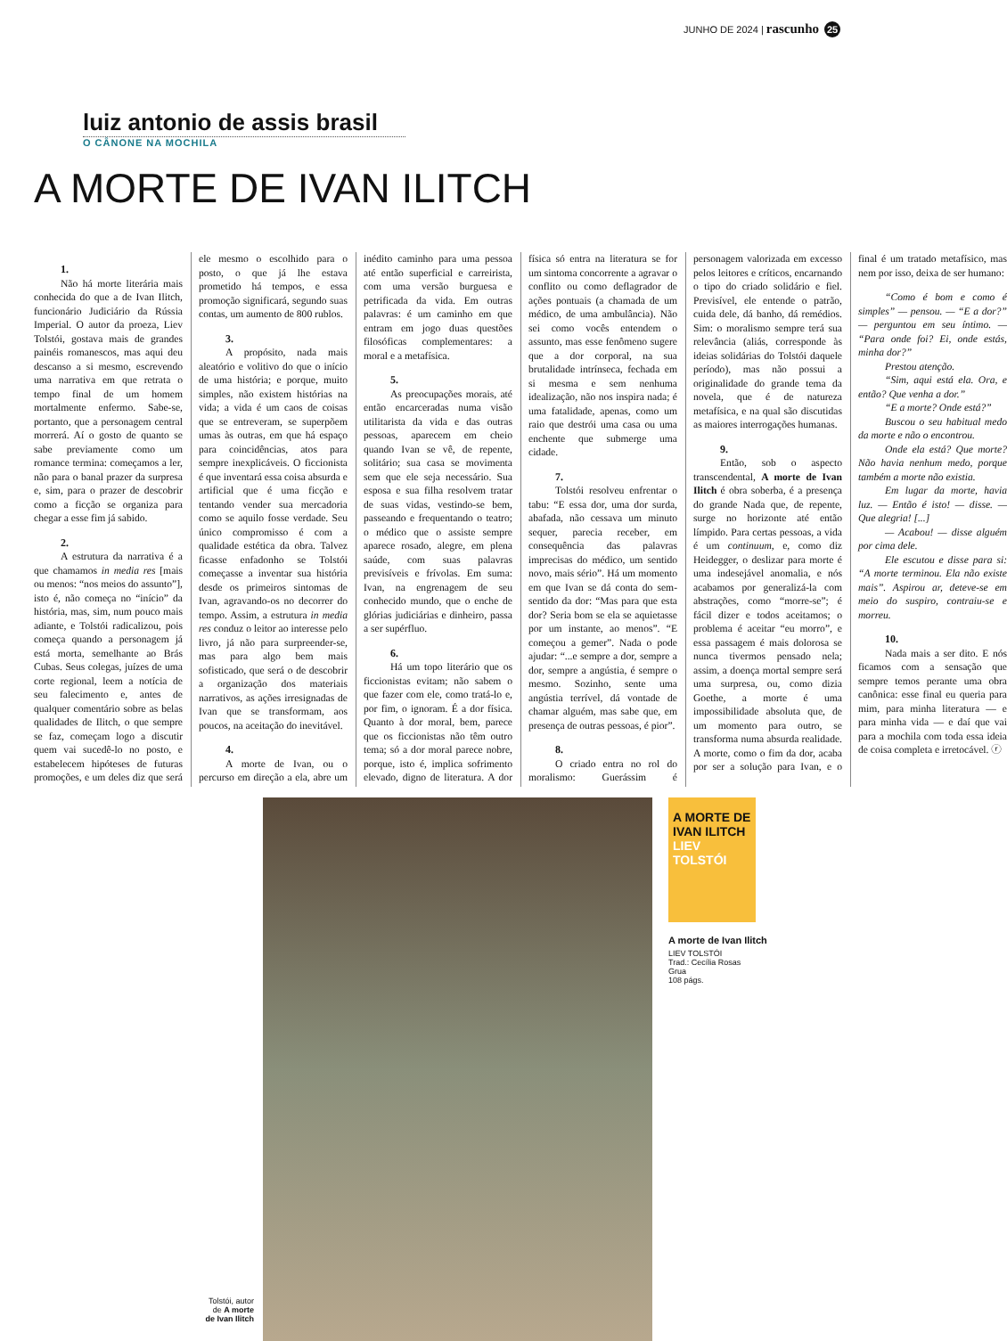JUNHO DE 2024 | rascunho 25
luiz antonio de assis brasil
O CÂNONE NA MOCHILA
A MORTE DE IVAN ILITCH
1.
Não há morte literária mais conhecida do que a de Ivan Ilitch, funcionário Judiciário da Rússia Imperial. O autor da proeza, Liev Tolstói, gostava mais de grandes painéis romanescos, mas aqui deu descanso a si mesmo, escrevendo uma narrativa em que retrata o tempo final de um homem mortalmente enfermo. Sabe-se, portanto, que a personagem central morrerá. Aí o gosto de quanto se sabe previamente como um romance termina: começamos a ler, não para o banal prazer da surpresa e, sim, para o prazer de descobrir como a ficção se organiza para chegar a esse fim já sabido.
2.
A estrutura da narrativa é a que chamamos in media res [mais ou menos: “nos meios do assunto”], isto é, não começa no “início” da história, mas, sim, num pouco mais adiante, e Tolstói radicalizou, pois começa quando a personagem já está morta, semelhante ao Brás Cubas. Seus colegas, juízes de uma corte regional, leem a notícia de seu falecimento e, antes de qualquer comentário sobre as belas qualidades de Ilitch, o que sempre se faz, começam logo a discutir quem vai sucedê-lo no posto, e estabelecem hipóteses de futuras promoções, e um deles diz que será ele mesmo o escolhido para o posto, o que já lhe estava prometido há tempos, e essa promoção significará, segundo suas contas, um aumento de 800 rublos.
3.
A propósito, nada mais aleatório e volitivo do que o início de uma história; e porque, muito simples, não existem histórias na vida; a vida é um caos de coisas que se entreveram, se superpõem umas às outras, em que há espaço para coincidências, atos para sempre inexplicáveis. O ficcionista é que inventará essa coisa absurda e artificial que é uma ficção e tentando vender sua mercadoria como se aquilo fosse verdade. Seu único compromisso é com a qualidade estética da obra. Talvez ficasse enfadonho se Tolstói começasse a inventar sua história desde os primeiros sintomas de Ivan, agravando-os no decorrer do tempo. Assim, a estrutura in media res conduz o leitor ao interesse pelo livro, já não para surpreender-se, mas para algo bem mais sofisticado, que será o de descobrir a organização dos materiais narrativos, as ações irresignadas de Ivan que se transformam, aos poucos, na aceitação do inevitável.
4.
A morte de Ivan, ou o percurso em direção a ela, abre um inédito caminho para uma pessoa até então superficial e carreirista, com uma versão burguesa e petrificada da vida. Em outras palavras: é um caminho em que entram em jogo duas questões filosóficas complementares: a moral e a metafísica.
5.
As preocupações morais, até então encarceradas numa visão utilitarista da vida e das outras pessoas, aparecem em cheio quando Ivan se vê, de repente, solitário; sua casa se movimenta sem que ele seja necessário. Sua esposa e sua filha resolvem tratar de suas vidas, vestindo-se bem, passeando e frequentando o teatro; o médico que o assiste sempre aparece rosado, alegre, em plena saúde, com suas palavras previsíveis e frívolas. Em suma: Ivan, na engrenagem de seu conhecido mundo, que o enche de glórias judiciárias e dinheiro, passa a ser supérfluo.
6.
Há um topo literário que os ficcionistas evitam; não sabem o que fazer com ele, como tratá-lo e, por fim, o ignoram. É a dor física. Quanto à dor moral, bem, parece que os ficcionistas não têm outro tema; só a dor moral parece nobre, porque, isto é, implica sofrimento elevado, digno de literatura. A dor física só entra na literatura se for um sintoma concorrente a agravar o conflito ou como deflagrador de ações pontuais (a chamada de um médico, de uma ambulância). Não sei como vocês entendem o assunto, mas esse fenômeno sugere que a dor corporal, na sua brutalidade intrínseca, fechada em si mesma e sem nenhuma idealização, não nos inspira nada; é uma fatalidade, apenas, como um raio que destrói uma casa ou uma enchente que submerge uma cidade.
7.
Tolstói resolveu enfrentar o tabu: “E essa dor, uma dor surda, abafada, não cessava um minuto sequer, parecia receber, em consequência das palavras imprecisas do médico, um sentido novo, mais sério”. Há um momento em que Ivan se dá conta do sem-sentido da dor: “Mas para que esta dor? Seria bom se ela se aquietasse por um instante, ao menos”. “E começou a gemer”. Nada o pode ajudar: “...e sempre a dor, sempre a dor, sempre a angústia, é sempre o mesmo. Sozinho, sente uma angústia terrível, dá vontade de chamar alguém, mas sabe que, em presença de outras pessoas, é pior”.
8.
O criado entra no rol do moralismo: Guerássim é personagem valorizada em excesso pelos leitores e críticos, encarnando o tipo do criado solidário e fiel. Previsível, ele entende o patrão, cuida dele, dá banho, dá remédios. Sim: o moralismo sempre terá sua relevância (aliás, corresponde às ideias solidárias do Tolstói daquele período), mas não possui a originalidade do grande tema da novela, que é de natureza metafísica, e na qual são discutidas as maiores interrogações humanas.
9.
Então, sob o aspecto transcendental, A morte de Ivan Ilitch é obra soberba, é a presença do grande Nada que, de repente, surge no horizonte até então límpido. Para certas pessoas, a vida é um continuum, e, como diz Heidegger, o deslizar para morte é uma indesejável anomalia, e nós acabamos por generalizá-la com abstrações, como “morre-se”; é fácil dizer e todos aceitamos; o problema é aceitar “eu morro”, e essa passagem é mais dolorosa se nunca tivermos pensado nela; assim, a doença mortal sempre será uma surpresa, ou, como dizia Goethe, a morte é uma impossibilidade absoluta que, de um momento para outro, se transforma numa absurda realidade. A morte, como o fim da dor, acaba por ser a solução para Ivan, e o final é um tratado metafísico, mas nem por isso, deixa de ser humano:
“Como é bom e como é simples” — pensou. — “E a dor?” — perguntou em seu íntimo. — “Para onde foi? Ei, onde estás, minha dor?”
Prestou atenção.
“Sim, aqui está ela. Ora, e então? Que venha a dor.”
“E a morte? Onde está?”
Buscou o seu habitual medo da morte e não o encontrou.
Onde ela está? Que morte? Não havia nenhum medo, porque também a morte não existia.
Em lugar da morte, havia luz. — Então é isto! — disse. — Que alegria! [...]
— Acabou! — disse alguém por cima dele.
Ele escutou e disse para si: “A morte terminou. Ela não existe mais”. Aspirou ar, deteve-se em meio do suspiro, contraiu-se e morreu.
10.
Nada mais a ser dito. E nós ficamos com a sensação que sempre temos perante uma obra canônica: esse final eu queria para mim, para minha literatura — e para minha vida — e daí que vai para a mochila com toda essa ideia de coisa completa e irretocável. ⓡ
Tolstói, autor
de A morte
de Ivan Ilitch
A MORTE DE IVAN ILITCH
LIEV TOLSTÓI
A morte de Ivan Ilitch
LIEV TOLSTÓI
Trad.: Cecília Rosas
Grua
108 págs.